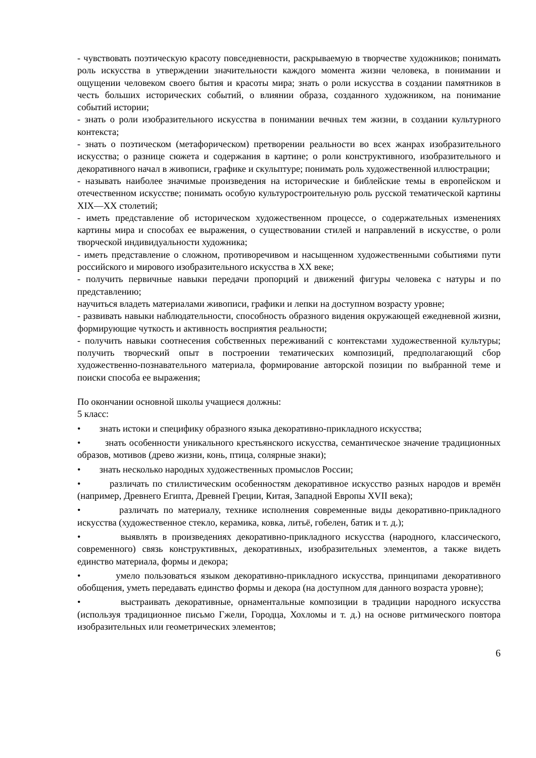- чувствовать поэтическую красоту повседневности, раскрываемую в творчестве художников; понимать роль искусства в утверждении значительности каждого момента жизни человека, в понимании и ощущении человеком своего бытия и красоты мира; знать о роли искусства в создании памятников в честь больших исторических событий, о влиянии образа, созданного художником, на понимание событий истории;
- знать о роли изобразительного искусства в понимании вечных тем жизни, в создании культурного контекста;
- знать о поэтическом (метафорическом) претворении реальности во всех жанрах изобразительного искусства; о разнице сюжета и содержания в картине; о роли конструктивного, изобразительного и декоративного начал в живописи, графике и скульптуре; понимать роль художественной иллюстрации;
- называть наиболее значимые произведения на исторические и библейские темы в европейском и отечественном искусстве; понимать особую культуростроительную роль русской тематической картины XIX—XX столетий;
- иметь представление об историческом художественном процессе, о содержательных изменениях картины мира и способах ее выражения, о существовании стилей и направлений в искусстве, о роли творческой индивидуальности художника;
- иметь представление о сложном, противоречивом и насыщенном художественными событиями пути российского и мирового изобразительного искусства в XX веке;
- получить первичные навыки передачи пропорций и движений фигуры человека с натуры и по представлению;
научиться владеть материалами живописи, графики и лепки на доступном возрасту уровне;
- развивать навыки наблюдательности, способность образного видения окружающей ежедневной жизни, формирующие чуткость и активность восприятия реальности;
- получить навыки соотнесения собственных переживаний с контекстами художественной культуры; получить творческий опыт в построении тематических композиций, предполагающий сбор художественно-познавательного материала, формирование авторской позиции по выбранной теме и поиски способа ее выражения;
По окончании основной школы учащиеся должны:
5 класс:
• знать истоки и специфику образного языка декоративно-прикладного искусства;
• знать особенности уникального крестьянского искусства, семантическое значение традиционных образов, мотивов (древо жизни, конь, птица, солярные знаки);
• знать несколько народных художественных промыслов России;
• различать по стилистическим особенностям декоративное искусство разных народов и времён (например, Древнего Египта, Древней Греции, Китая, Западной Европы XVII века);
• различать по материалу, технике исполнения современные виды декоративно-прикладного искусства (художественное стекло, керамика, ковка, литьё, гобелен, батик и т. д.);
• выявлять в произведениях декоративно-прикладного искусства (народного, классического, современного) связь конструктивных, декоративных, изобразительных элементов, а также видеть единство материала, формы и декора;
• умело пользоваться языком декоративно-прикладного искусства, принципами декоративного обобщения, уметь передавать единство формы и декора (на доступном для данного возраста уровне);
• выстраивать декоративные, орнаментальные композиции в традиции народного искусства (используя традиционное письмо Гжели, Городца, Хохломы и т. д.) на основе ритмического повтора изобразительных или геометрических элементов;
6